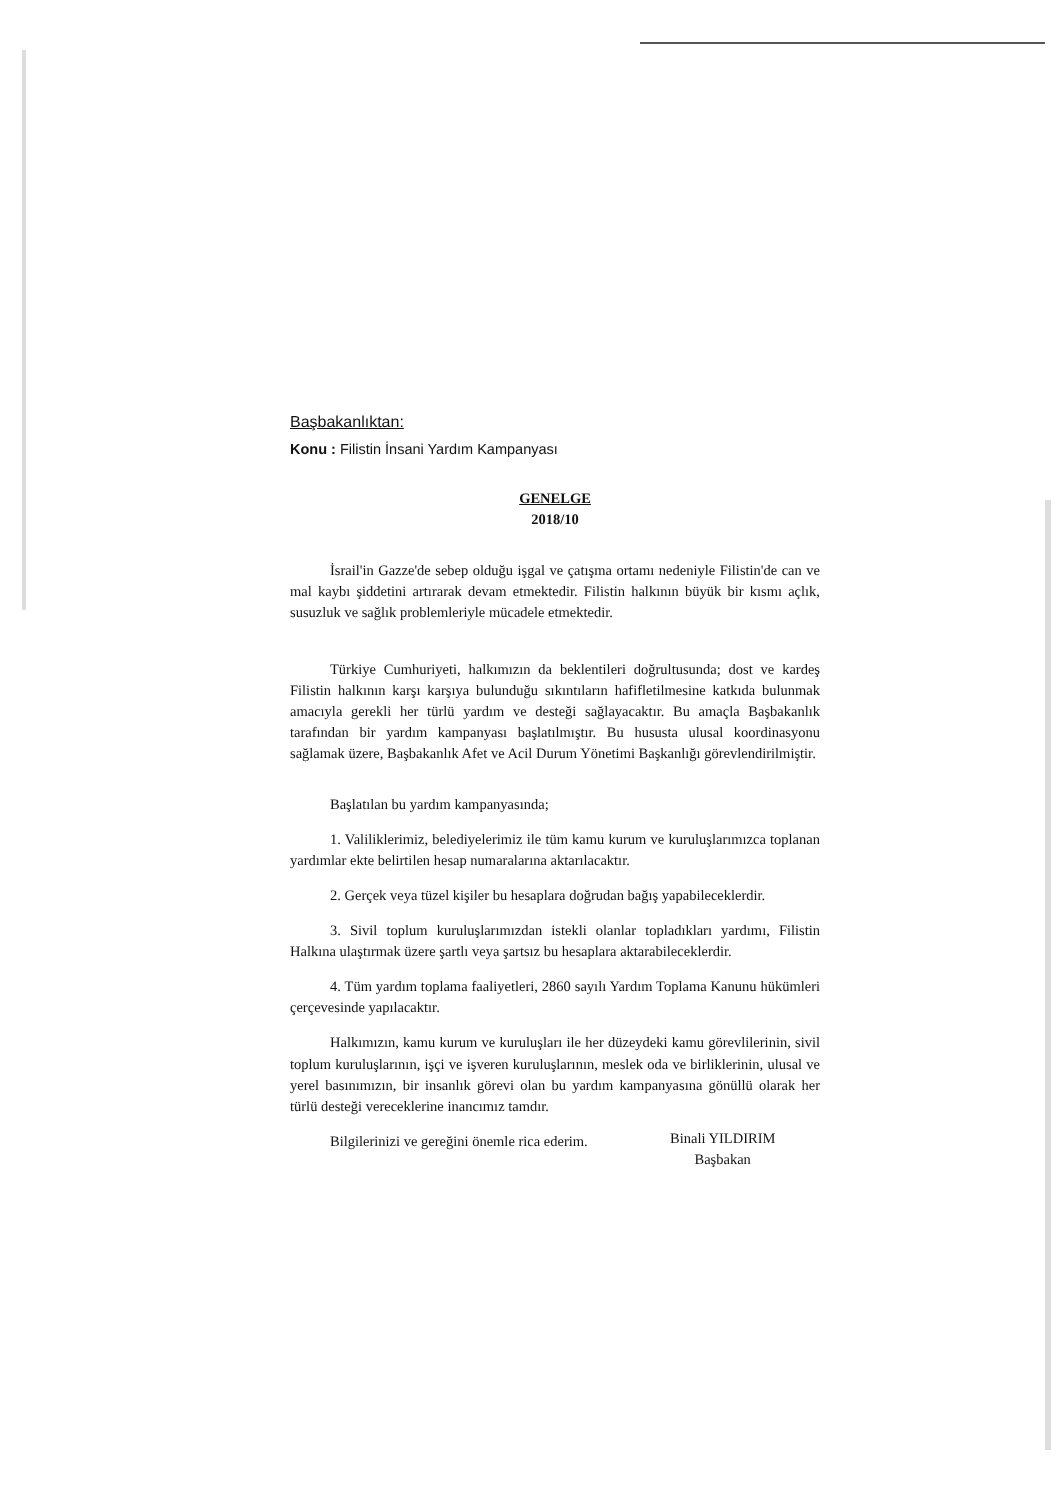Başbakanlıktan:
Konu : Filistin İnsani Yardım Kampanyası
GENELGE
2018/10
İsrail'in Gazze'de sebep olduğu işgal ve çatışma ortamı nedeniyle Filistin'de can ve mal kaybı şiddetini artırarak devam etmektedir. Filistin halkının büyük bir kısmı açlık, susuzluk ve sağlık problemleriyle mücadele etmektedir.
Türkiye Cumhuriyeti, halkımızın da beklentileri doğrultusunda; dost ve kardeş Filistin halkının karşı karşıya bulunduğu sıkıntıların hafifletilmesine katkıda bulunmak amacıyla gerekli her türlü yardım ve desteği sağlayacaktır. Bu amaçla Başbakanlık tarafından bir yardım kampanyası başlatılmıştır. Bu hususta ulusal koordinasyonu sağlamak üzere, Başbakanlık Afet ve Acil Durum Yönetimi Başkanlığı görevlendirilmiştir.
Başlatılan bu yardım kampanyasında;
1. Valiliklerimiz, belediyelerimiz ile tüm kamu kurum ve kuruluşlarımızca toplanan yardımlar ekte belirtilen hesap numaralarına aktarılacaktır.
2. Gerçek veya tüzel kişiler bu hesaplara doğrudan bağış yapabileceklerdir.
3. Sivil toplum kuruluşlarımızdan istekli olanlar topladıkları yardımı, Filistin Halkına ulaştırmak üzere şartlı veya şartsız bu hesaplara aktarabileceklerdir.
4. Tüm yardım toplama faaliyetleri, 2860 sayılı Yardım Toplama Kanunu hükümleri çerçevesinde yapılacaktır.
Halkımızın, kamu kurum ve kuruluşları ile her düzeydeki kamu görevlilerinin, sivil toplum kuruluşlarının, işçi ve işveren kuruluşlarının, meslek oda ve birliklerinin, ulusal ve yerel basınımızın, bir insanlık görevi olan bu yardım kampanyasına gönüllü olarak her türlü desteği vereceklerine inancımız tamdır.
Bilgilerinizi ve gereğini önemle rica ederim.
Binali YILDIRIM
Başbakan